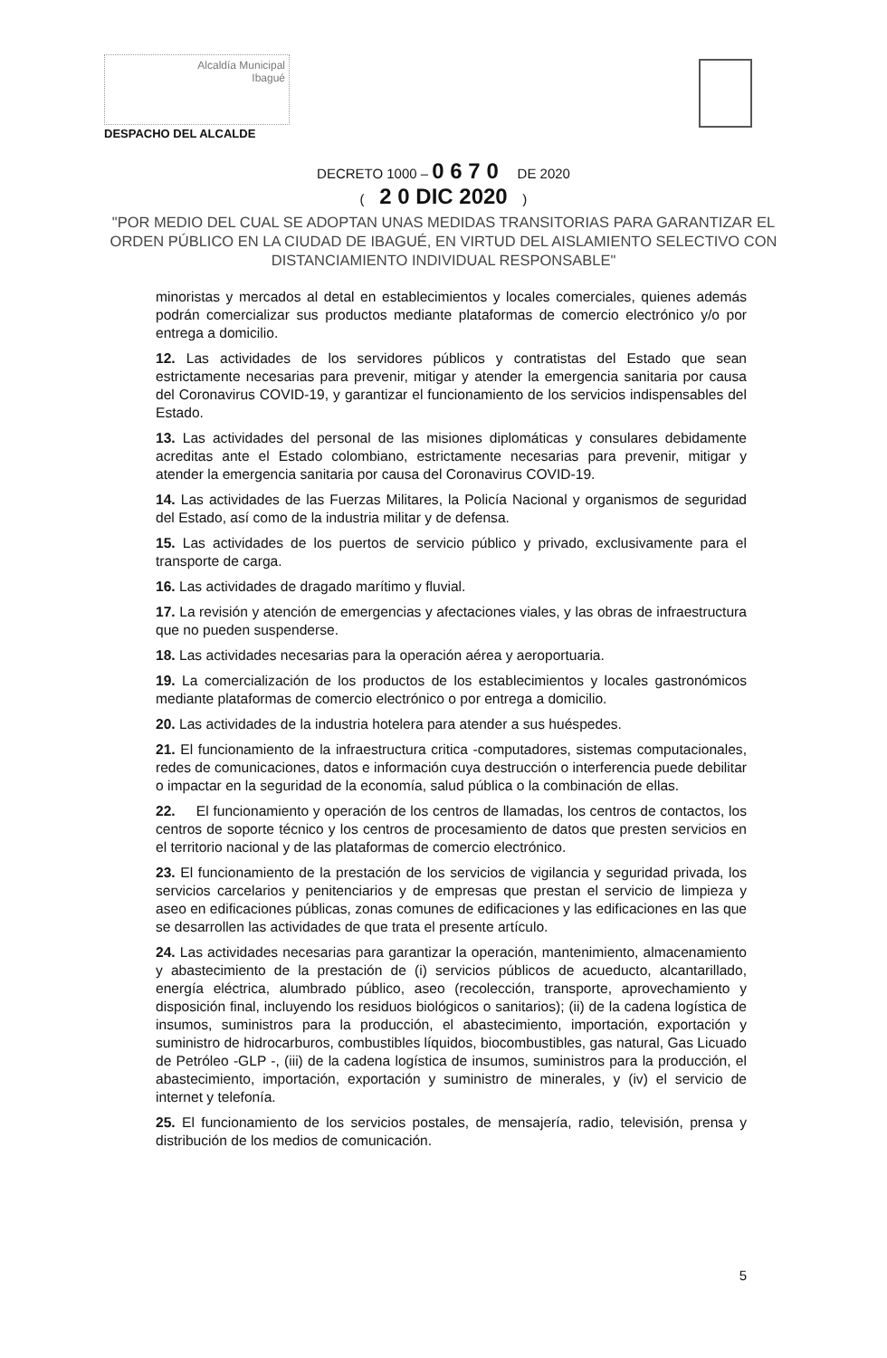Alcaldía Municipal
Ibagué
DESPACHO DEL ALCALDE
DECRETO 1000 – 0 6 7 0 DE 2020
( 2 0 DIC 2020 )
"POR MEDIO DEL CUAL SE ADOPTAN UNAS MEDIDAS TRANSITORIAS PARA GARANTIZAR EL ORDEN PÚBLICO EN LA CIUDAD DE IBAGUÉ, EN VIRTUD DEL AISLAMIENTO SELECTIVO CON DISTANCIAMIENTO INDIVIDUAL RESPONSABLE"
minoristas y mercados al detal en establecimientos y locales comerciales, quienes además podrán comercializar sus productos mediante plataformas de comercio electrónico y/o por entrega a domicilio.
12. Las actividades de los servidores públicos y contratistas del Estado que sean estrictamente necesarias para prevenir, mitigar y atender la emergencia sanitaria por causa del Coronavirus COVID-19, y garantizar el funcionamiento de los servicios indispensables del Estado.
13. Las actividades del personal de las misiones diplomáticas y consulares debidamente acreditas ante el Estado colombiano, estrictamente necesarias para prevenir, mitigar y atender la emergencia sanitaria por causa del Coronavirus COVID-19.
14. Las actividades de las Fuerzas Militares, la Policía Nacional y organismos de seguridad del Estado, así como de la industria militar y de defensa.
15. Las actividades de los puertos de servicio público y privado, exclusivamente para el transporte de carga.
16. Las actividades de dragado marítimo y fluvial.
17. La revisión y atención de emergencias y afectaciones viales, y las obras de infraestructura que no pueden suspenderse.
18. Las actividades necesarias para la operación aérea y aeroportuaria.
19. La comercialización de los productos de los establecimientos y locales gastronómicos mediante plataformas de comercio electrónico o por entrega a domicilio.
20. Las actividades de la industria hotelera para atender a sus huéspedes.
21. El funcionamiento de la infraestructura critica -computadores, sistemas computacionales, redes de comunicaciones, datos e información cuya destrucción o interferencia puede debilitar o impactar en la seguridad de la economía, salud pública o la combinación de ellas.
22. El funcionamiento y operación de los centros de llamadas, los centros de contactos, los centros de soporte técnico y los centros de procesamiento de datos que presten servicios en el territorio nacional y de las plataformas de comercio electrónico.
23. El funcionamiento de la prestación de los servicios de vigilancia y seguridad privada, los servicios carcelarios y penitenciarios y de empresas que prestan el servicio de limpieza y aseo en edificaciones públicas, zonas comunes de edificaciones y las edificaciones en las que se desarrollen las actividades de que trata el presente artículo.
24. Las actividades necesarias para garantizar la operación, mantenimiento, almacenamiento y abastecimiento de la prestación de (i) servicios públicos de acueducto, alcantarillado, energía eléctrica, alumbrado público, aseo (recolección, transporte, aprovechamiento y disposición final, incluyendo los residuos biológicos o sanitarios); (ii) de la cadena logística de insumos, suministros para la producción, el abastecimiento, importación, exportación y suministro de hidrocarburos, combustibles líquidos, biocombustibles, gas natural, Gas Licuado de Petróleo -GLP -, (iii) de la cadena logística de insumos, suministros para la producción, el abastecimiento, importación, exportación y suministro de minerales, y (iv) el servicio de internet y telefonía.
25. El funcionamiento de los servicios postales, de mensajería, radio, televisión, prensa y distribución de los medios de comunicación.
5